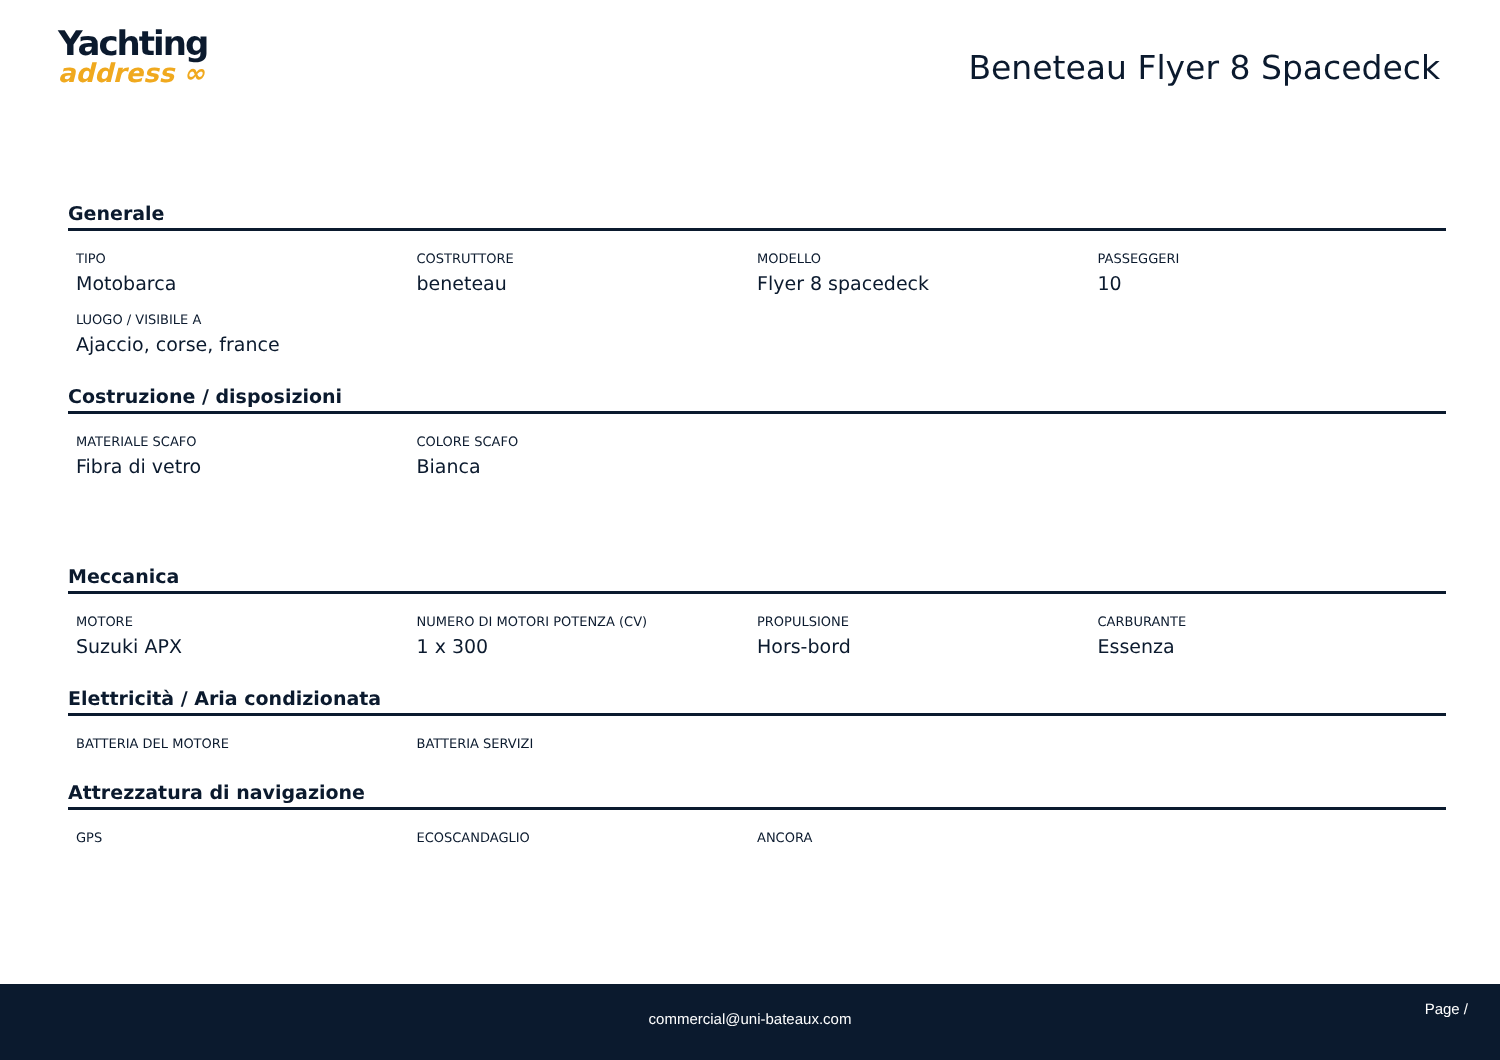Yachting
address ∞
Beneteau Flyer 8 Spacedeck
Generale
TIPO
Motobarca
COSTRUTTORE
beneteau
MODELLO
Flyer 8 spacedeck
PASSEGGERI
10
LUOGO / VISIBILE A
Ajaccio, corse, france
Costruzione / disposizioni
MATERIALE SCAFO
Fibra di vetro
COLORE SCAFO
Bianca
Meccanica
MOTORE
Suzuki APX
NUMERO DI MOTORI POTENZA (CV)
1 x 300
PROPULSIONE
Hors-bord
CARBURANTE
Essenza
Elettricità / Aria condizionata
BATTERIA DEL MOTORE
BATTERIA SERVIZI
Attrezzatura di navigazione
GPS
ECOSCANDAGLIO
ANCORA
commercial@uni-bateaux.com
Page /